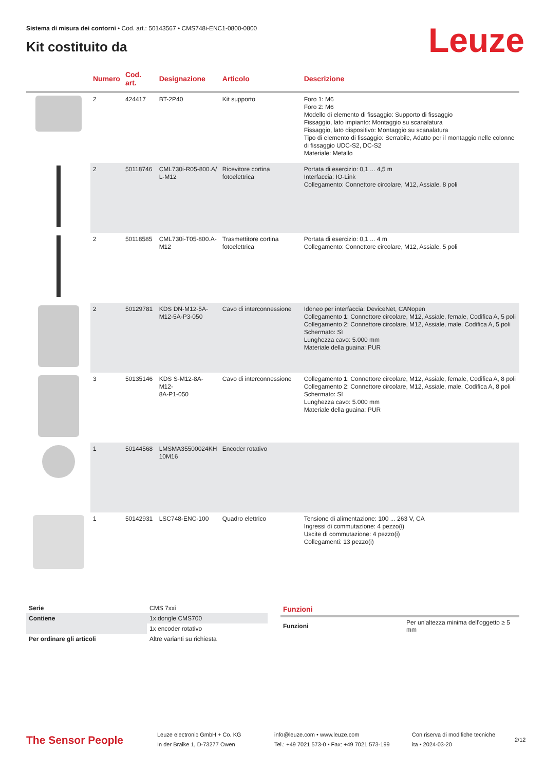Leuze
Sistema di misura dei contorni • Cod. art.: 50143567 • CMS748i-ENC1-0800-0800
Kit costituito da
| | Numero | Cod. art. | Designazione | Articolo | Descrizione |
| --- | --- | --- | --- | --- | --- |
| | 2 | 424417 | BT-2P40 | Kit supporto | Foro 1: M6 Foro 2: M6 Modello di elemento di fissaggio: Supporto di fissaggio Fissaggio, lato impianto: Montaggio su scanalatura Fissaggio, lato dispositivo: Montaggio su scanalatura Tipo di elemento di fissaggio: Serrabile, Adatto per il montaggio nelle colonne di fissaggio UDC-S2, DC-S2 Materiale: Metallo |
| | 2 | 50118746 | CML730i-R05-800.A/ L-M12 | Ricevitore cortina fotoelettrica | Portata di esercizio: 0,1 ... 4,5 m Interfaccia: IO-Link Collegamento: Connettore circolare, M12, Assiale, 8 poli |
| | 2 | 50118585 | CML730i-T05-800.A- M12 | Trasmettitore cortina fotoelettrica | Portata di esercizio: 0,1 ... 4 m Collegamento: Connettore circolare, M12, Assiale, 5 poli |
| | 2 | 50129781 | KDS DN-M12-5A- M12-5A-P3-050 | Cavo di interconnessione | Idoneo per interfaccia: DeviceNet, CANopen Collegamento 1: Connettore circolare, M12, Assiale, female, Codifica A, 5 poli Collegamento 2: Connettore circolare, M12, Assiale, male, Codifica A, 5 poli Schermato: Sì Lunghezza cavo: 5.000 mm Materiale della guaina: PUR |
| | 3 | 50135146 | KDS S-M12-8A-M12- 8A-P1-050 | Cavo di interconnessione | Collegamento 1: Connettore circolare, M12, Assiale, female, Codifica A, 8 poli Collegamento 2: Connettore circolare, M12, Assiale, male, Codifica A, 8 poli Schermato: Sì Lunghezza cavo: 5.000 mm Materiale della guaina: PUR |
| | 1 | 50144568 | LMSMA35500024KH 10M16 | Encoder rotativo | |
| | 1 | 50142931 | LSC748-ENC-100 | Quadro elettrico | Tensione di alimentazione: 100 ... 263 V, CA Ingressi di commutazione: 4 pezzo(i) Uscite di commutazione: 4 pezzo(i) Collegamenti: 13 pezzo(i) |
| Serie | CMS 7xxi |
| Contiene | 1x dongle CMS700 |
| | 1x encoder rotativo |
| Per ordinare gli articoli | Altre varianti su richiesta |
Funzioni
| Funzioni | Per un'altezza minima dell'oggetto ≥ 5 mm |
The Sensor People
Leuze electronic GmbH + Co. KG
In der Braike 1, D-73277 Owen
info@leuze.com • www.leuze.com
Tel.: +49 7021 573-0 • Fax: +49 7021 573-199
Con riserva di modifiche tecniche
ita • 2024-03-20
2/12